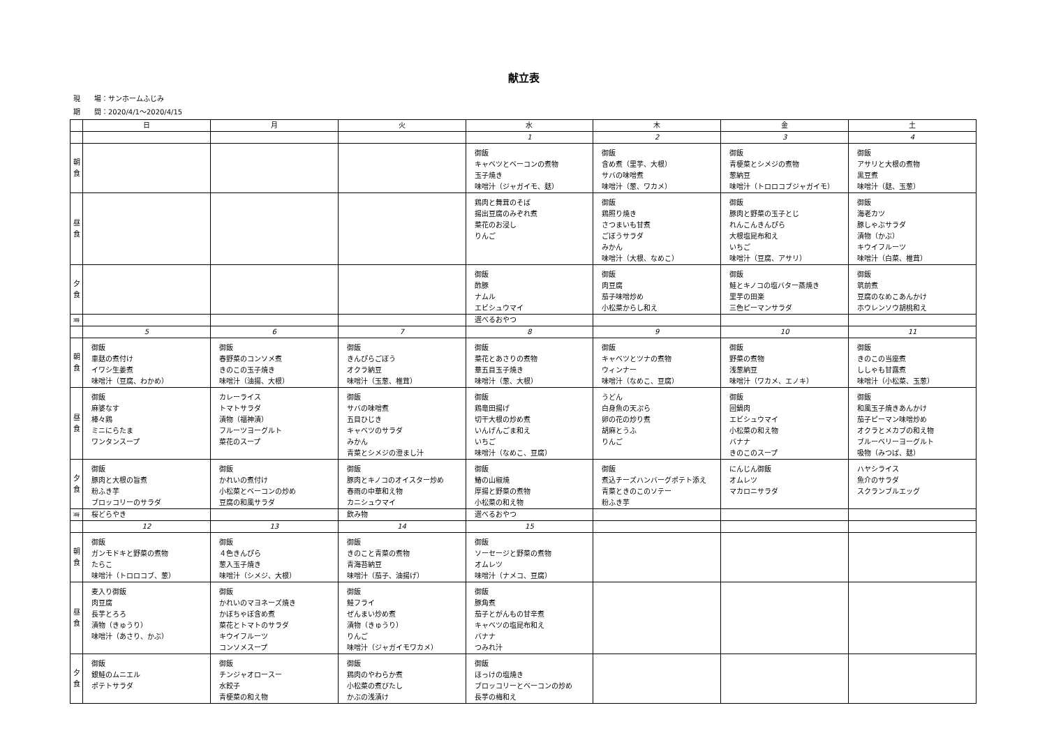献立表
現　　場：サンホームふじみ
期　　間：2020/4/1～2020/4/15
| | 日 | 月 | 火 | 水 | 木 | 金 | 土 |
| --- | --- | --- | --- | --- | --- | --- | --- |
| | | | | 1 | 2 | 3 | 4 |
| 朝食 | | | | 御飯 キャベツとベーコンの煮物 玉子焼き 味噌汁（ジャガイモ、麸） | 御飯 含め煮（里芋、大根） サバの味噌煮 味噌汁（葱、ワカメ） | 御飯 青梗菜とシメジの煮物 葱納豆 味噌汁（トロロコブジャガイモ） | 御飯 アサリと大根の煮物 黒豆煮 味噌汁（麸、玉葱） |
| 昼食 | | | | 鶏肉と舞茸のそば 揚出豆腐のみぞれ煮 菜花のお浸し りんご | 御飯 鶏照り焼き さつまいも甘煮 ごぼうサラダ みかん 味噌汁（大根、なめこ） | 御飯 豚肉と野菜の玉子とじ れんこんきんぴら 大根塩昆布和え いちご 味噌汁（豆腐、アサリ） | 御飯 海老カツ 豚しゃぶサラダ 漬物（かぶ） キウイフルーツ 味噌汁（白菜、椎茸） |
| 夕食 | | | | 御飯 酢豚 ナムル エビシュウマイ | 御飯 肉豆腐 茄子味噌炒め 小松菜からし和え | 御飯 鮭とキノコの塩バター蒸焼き 里芋の田楽 三色ピーマンサラダ | 御飯 筑前煮 豆腐のなめこあんかけ ホウレンソウ胡桃和え |
| 3時 | | | | 選べるおやつ | | | |
| | 5 | 6 | 7 | 8 | 9 | 10 | 11 |
| 朝食 | 御飯 車麸の煮付け イワシ生姜煮 味噌汁（豆腐、わかめ） | 御飯 春野菜のコンソメ煮 きのこの玉子焼き 味噌汁（油揚、大根） | 御飯 きんぴらごぼう オクラ納豆 味噌汁（玉葱、椎茸） | 御飯 菜花とあさりの煮物 華五目玉子焼き 味噌汁（葱、大根） | 御飯 キャベツとツナの煮物 ウィンナー 味噌汁（なめこ、豆腐） | 御飯 野菜の煮物 浅葱納豆 味噌汁（ワカメ、エノキ） | 御飯 きのこの当座煮 ししゃも甘露煮 味噌汁（小松菜、玉葱） |
| 昼食 | 御飯 麻婆なす 棒々鶏 ミニにらたま ワンタンスープ | カレーライス トマトサラダ 漬物（福神漬） フルーツヨーグルト 菜花のスープ | 御飯 サバの味噌煮 五目ひじき キャベツのサラダ みかん 青菜とシメジの澄まし汁 | 御飯 鶏竜田揚げ 切干大根の炒め煮 いんげんごま和え いちご 味噌汁（なめこ、豆腐） | うどん 白身魚の天ぷら 卵の花の炒り煮 胡麻とうふ りんご | 御飯 回鍋肉 エビシュウマイ 小松菜の和え物 バナナ きのこのスープ | 御飯 和風玉子焼きあんかけ 茄子ピーマン味噌炒め オクラとメカブの和え物 ブルーベリーヨーグルト 吸物（みつば、麸） |
| 夕食 | 御飯 豚肉と大根の旨煮 粉ふき芋 ブロッコリーのサラダ | 御飯 かれいの煮付け 小松菜とベーコンの炒め 豆腐の和風サラダ | 御飯 豚肉とキノコのオイスター炒め 春雨の中華和え物 カニシュウマイ | 御飯 鰆の山椒焼 厚揚と野菜の煮物 小松菜の和え物 | 御飯 煮込チーズハンバーグポテト添え 青菜ときのこのソテー 粉ふき芋 | にんじん御飯 オムレツ マカロニサラダ | ハヤシライス 魚介のサラダ スクランブルエッグ |
| 3時 | 桜どらやき | | 飲み物 | 選べるおやつ | | | |
| | 12 | 13 | 14 | 15 | | | |
| 朝食 | 御飯 ガンモドキと野菜の煮物 たらこ 味噌汁（トロロコブ、葱） | 御飯 ４色きんぴら 葱入玉子焼き 味噌汁（シメジ、大根） | 御飯 きのこと青菜の煮物 青海苔納豆 味噌汁（茄子、油揚げ） | 御飯 ソーセージと野菜の煮物 オムレツ 味噌汁（ナメコ、豆腐） | | | |
| 昼食 | 麦入り御飯 肉豆腐 長芋とろろ 漬物（きゅうり） 味噌汁（あさり、かぶ） | 御飯 かれいのマヨネーズ焼き かぼちゃぼ含め煮 菜花とトマトのサラダ キウイフルーツ コンソメスープ | 御飯 鮭フライ ぜんまい炒め煮 漬物（きゅうり） りんご 味噌汁（ジャガイモワカメ） | 御飯 豚角煮 茄子とがんもの甘辛煮 キャベツの塩昆布和え バナナ つみれ汁 | | | |
| 夕食 | 御飯 銀鮭のムニエル ポテトサラダ | 御飯 チンジャオロースー 水餃子 青梗菜の和え物 | 御飯 鶏肉のやわらか煮 小松菜の煮びたし かぶの浅漬け | 御飯 ほっけの塩焼き ブロッコリーとベーコンの炒め 長芋の梅和え | | | |